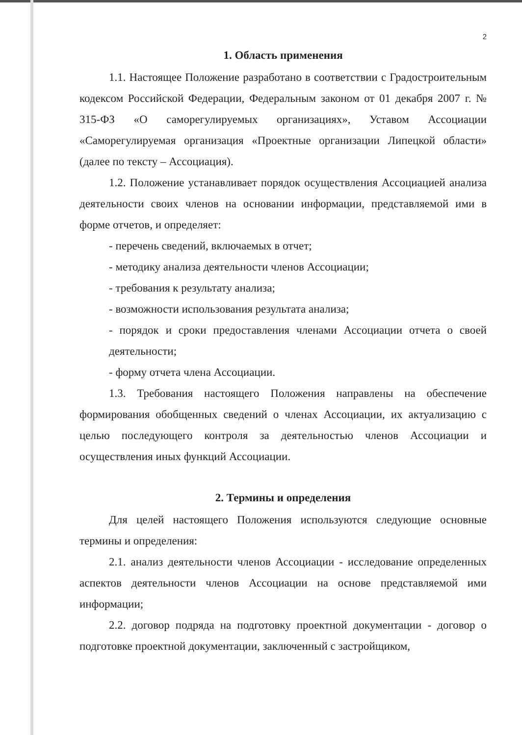2
1. Область применения
1.1. Настоящее Положение разработано в соответствии с Градостроительным кодексом Российской Федерации, Федеральным законом от 01 декабря 2007 г. № 315-ФЗ «О саморегулируемых организациях», Уставом Ассоциации «Саморегулируемая организация «Проектные организации Липецкой области» (далее по тексту – Ассоциация).
1.2. Положение устанавливает порядок осуществления Ассоциацией анализа деятельности своих членов на основании информации, представляемой ими в форме отчетов, и определяет:
- перечень сведений, включаемых в отчет;
- методику анализа деятельности членов Ассоциации;
- требования к результату анализа;
- возможности использования результата анализа;
- порядок и сроки предоставления членами Ассоциации отчета о своей деятельности;
- форму отчета члена Ассоциации.
1.3. Требования настоящего Положения направлены на обеспечение формирования обобщенных сведений о членах Ассоциации, их актуализацию с целью последующего контроля за деятельностью членов Ассоциации и осуществления иных функций Ассоциации.
2. Термины и определения
Для целей настоящего Положения используются следующие основные термины и определения:
2.1. анализ деятельности членов Ассоциации - исследование определенных аспектов деятельности членов Ассоциации на основе представляемой ими информации;
2.2. договор подряда на подготовку проектной документации - договор о подготовке проектной документации, заключенный с застройщиком,